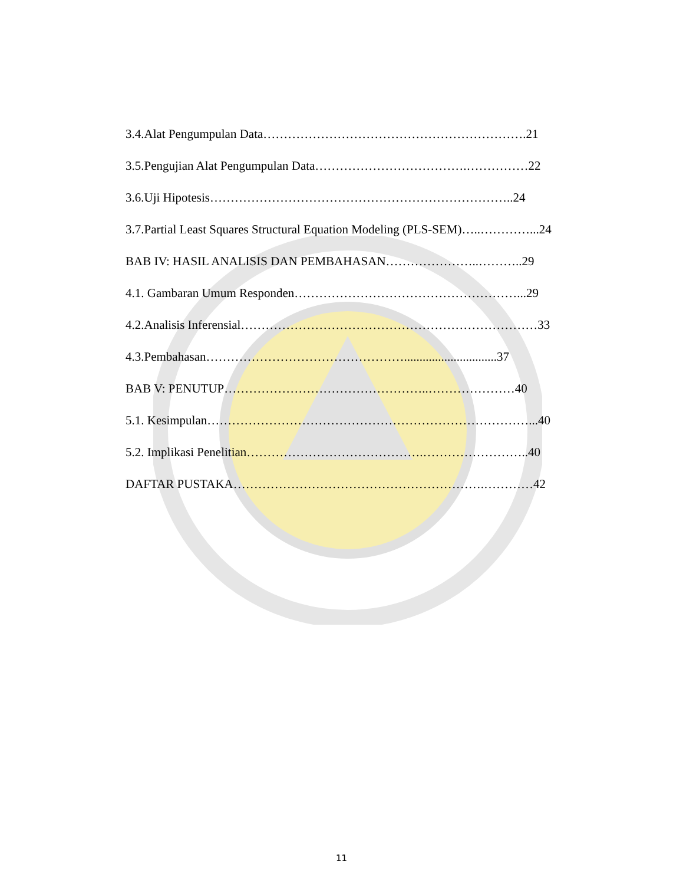3.4.Alat Pengumpulan Data……………………………………………………….21
3.5.Pengujian Alat Pengumpulan Data……………………………….……………22
3.6.Uji Hipotesis………………………………………………………………..24
3.7.Partial Least Squares Structural Equation Modeling (PLS-SEM)…..…………...24
BAB IV: HASIL ANALISIS DAN PEMBAHASAN…………………..………..29
4.1. Gambaran Umum Responden………………………………………………...29
4.2.Analisis Inferensial………………………………………………………………33
4.3.Pembahasan…………………………………………..............................37
BAB V: PENUTUP…………………………………………..…………………40
5.1. Kesimpulan……………………………………………………………………...40
5.2. Implikasi Penelitian…………………………………….……………………..40
DAFTAR PUSTAKA…………………………………………………….…………42
11